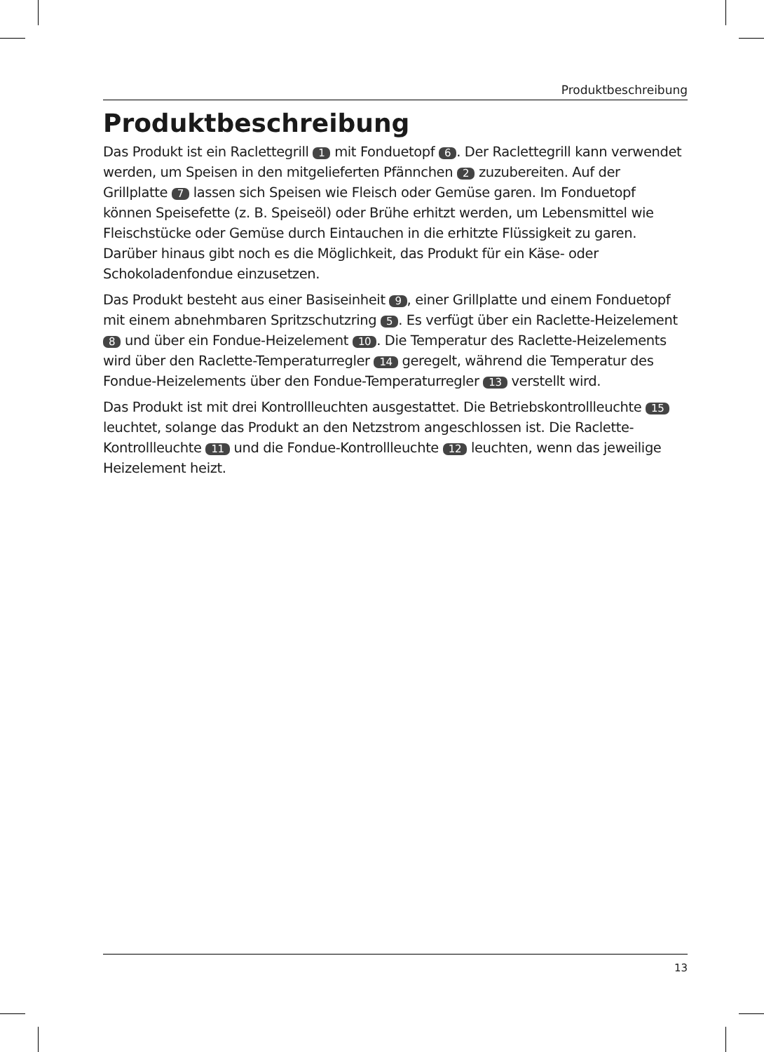Produktbeschreibung
Produktbeschreibung
Das Produkt ist ein Raclettegrill 1 mit Fonduetopf 6. Der Raclettegrill kann verwendet werden, um Speisen in den mitgelieferten Pfännchen 2 zuzubereiten. Auf der Grillplatte 7 lassen sich Speisen wie Fleisch oder Gemüse garen. Im Fonduetopf können Speisefette (z. B. Speiseöl) oder Brühe erhitzt werden, um Lebensmittel wie Fleischstücke oder Gemüse durch Eintauchen in die erhitzte Flüssigkeit zu garen. Darüber hinaus gibt noch es die Möglichkeit, das Produkt für ein Käse- oder Schokoladenfondue einzusetzen.
Das Produkt besteht aus einer Basiseinheit 9, einer Grillplatte und einem Fonduetopf mit einem abnehmbaren Spritzschutzring 5. Es verfügt über ein Raclette-Heizelement 8 und über ein Fondue-Heizelement 10. Die Temperatur des Raclette-Heizelements wird über den Raclette-Temperaturregler 14 geregelt, während die Temperatur des Fondue-Heizelements über den Fondue-Temperaturregler 13 verstellt wird.
Das Produkt ist mit drei Kontrollleuchten ausgestattet. Die Betriebskontrollleuchte 15 leuchtet, solange das Produkt an den Netzstrom angeschlossen ist. Die Raclette-Kontrollleuchte 11 und die Fondue-Kontrollleuchte 12 leuchten, wenn das jeweilige Heizelement heizt.
13